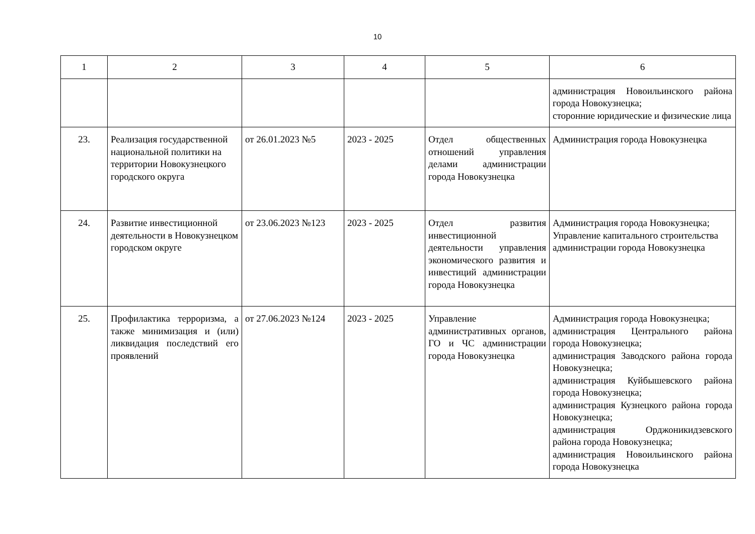10
| 1 | 2 | 3 | 4 | 5 | 6 |
| --- | --- | --- | --- | --- | --- |
| | | | | | администрация Новоильинского района города Новокузнецка; сторонние юридические и физические лица |
| 23. | Реализация государственной национальной политики на территории Новокузнецкого городского округа | от 26.01.2023 №5 | 2023 - 2025 | Отдел общественных отношений управления делами администрации города Новокузнецка | Администрация города Новокузнецка |
| 24. | Развитие инвестиционной деятельности в Новокузнецком городском округе | от 23.06.2023 №123 | 2023 - 2025 | Отдел развития инвестиционной деятельности управления экономического развития и инвестиций администрации города Новокузнецка | Администрация города Новокузнецка; Управление капитального строительства администрации города Новокузнецка |
| 25. | Профилактика терроризма, а также минимизация и (или) ликвидация последствий его проявлений | от 27.06.2023 №124 | 2023 - 2025 | Управление административных органов, ГО и ЧС администрации города Новокузнецка | Администрация города Новокузнецка; администрация Центрального района города Новокузнецка; администрация Заводского района города Новокузнецка; администрация Куйбышевского района города Новокузнецка; администрация Кузнецкого района города Новокузнецка; администрация Орджоникидзевского района города Новокузнецка; администрация Новоильинского района города Новокузнецка |